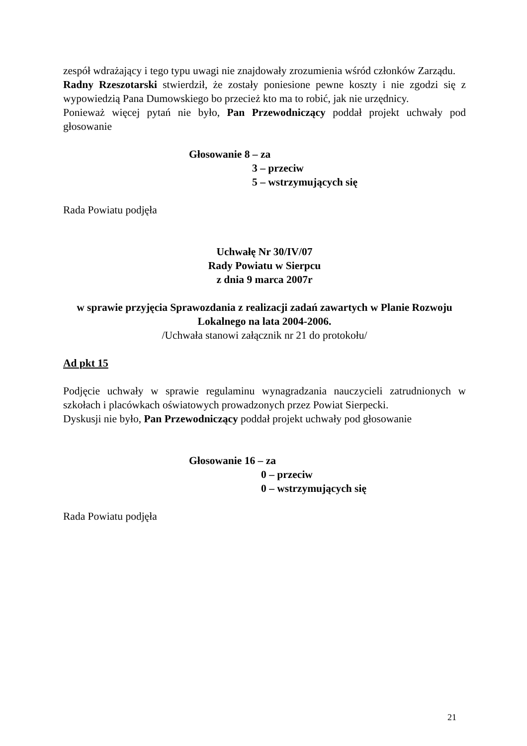zespół wdrażający i tego typu uwagi nie znajdowały zrozumienia wśród członków Zarządu.
Radny Rzeszotarski stwierdził, że zostały poniesione pewne koszty i nie zgodzi się z wypowiedzią Pana Dumowskiego bo przecież kto ma to robić, jak nie urzędnicy.
Ponieważ więcej pytań nie było, Pan Przewodniczący poddał projekt uchwały pod głosowanie
Głosowanie 8 – za
3 – przeciw
5 – wstrzymujących się
Rada Powiatu podjęła
Uchwałę Nr 30/IV/07
Rady Powiatu w Sierpcu
z dnia 9 marca 2007r
w sprawie przyjęcia Sprawozdania z realizacji zadań zawartych w Planie Rozwoju Lokalnego na lata 2004-2006.
/Uchwała stanowi załącznik nr 21 do protokołu/
Ad pkt 15
Podjęcie uchwały w sprawie regulaminu wynagradzania nauczycieli zatrudnionych w szkołach i placówkach oświatowych prowadzonych przez Powiat Sierpecki.
Dyskusji nie było, Pan Przewodniczący poddał projekt uchwały pod głosowanie
Głosowanie 16 – za
0 – przeciw
0 – wstrzymujących się
Rada Powiatu podjęła
21